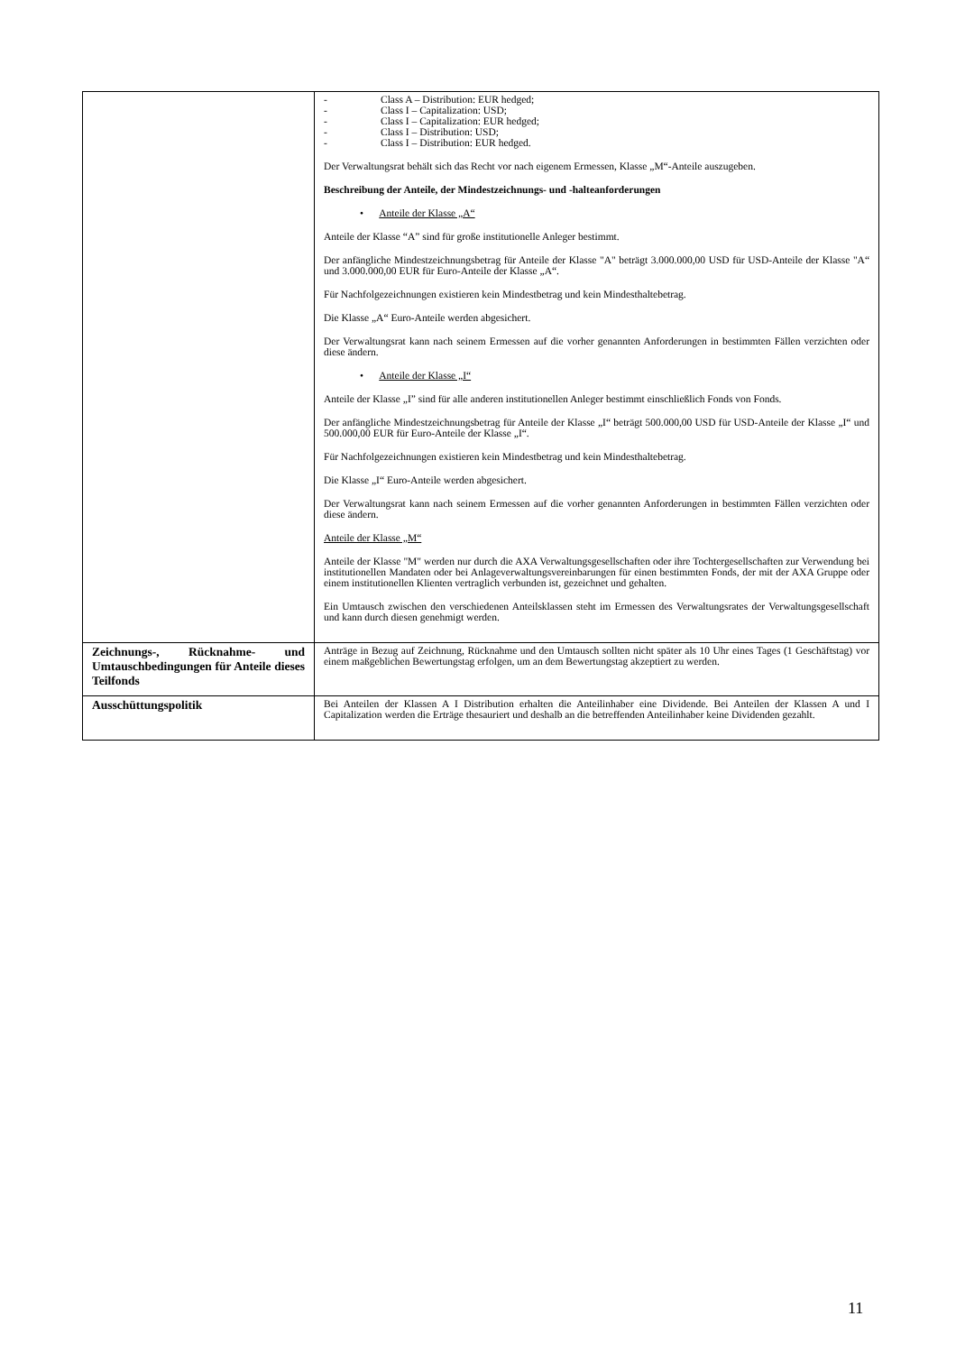| | - Class A – Distribution: EUR hedged; - Class I – Capitalization: USD; - Class I – Capitalization: EUR hedged; - Class I – Distribution: USD; - Class I – Distribution: EUR hedged. Der Verwaltungsrat behält sich das Recht vor nach eigenem Ermessen, Klasse „M“-Anteile auszugeben. Beschreibung der Anteile, der Mindestzeichnungs- und -halteanforderungen • Anteile der Klasse „A“ Anteile der Klasse “A” sind für große institutionelle Anleger bestimmt. Der anfängliche Mindestzeichnungsbetrag für Anteile der Klasse "A" beträgt 3.000.000,00 USD für USD-Anteile der Klasse "A“ und 3.000.000,00 EUR für Euro-Anteile der Klasse „A“. Für Nachfolgezeichnungen existieren kein Mindestbetrag und kein Mindesthaltebetrag. Die Klasse „A“ Euro-Anteile werden abgesichert. Der Verwaltungsrat kann nach seinem Ermessen auf die vorher genannten Anforderungen in bestimmten Fällen verzichten oder diese ändern. • Anteile der Klasse „I“ Anteile der Klasse „I” sind für alle anderen institutionellen Anleger bestimmt einschließlich Fonds von Fonds. Der anfängliche Mindestzeichnungsbetrag für Anteile der Klasse „I“ beträgt 500.000,00 USD für USD-Anteile der Klasse „I“ und 500.000,00 EUR für Euro-Anteile der Klasse „I“. Für Nachfolgezeichnungen existieren kein Mindestbetrag und kein Mindesthaltebetrag. Die Klasse „I“ Euro-Anteile werden abgesichert. Der Verwaltungsrat kann nach seinem Ermessen auf die vorher genannten Anforderungen in bestimmten Fällen verzichten oder diese ändern. Anteile der Klasse „M“ Anteile der Klasse "M" werden nur durch die AXA Verwaltungsgesellschaften oder ihre Tochtergesellschaften zur Verwendung bei institutionellen Mandaten oder bei Anlageverwaltungsvereinbarungen für einen bestimmten Fonds, der mit der AXA Gruppe oder einem institutionellen Klienten vertraglich verbunden ist, gezeichnet und gehalten. Ein Umtausch zwischen den verschiedenen Anteilsklassen steht im Ermessen des Verwaltungsrates der Verwaltungsgesellschaft und kann durch diesen genehmigt werden. |
| Zeichnungs-, Rücknahme- und Umtauschbedingungen für Anteile dieses Teilfonds | Anträge in Bezug auf Zeichnung, Rücknahme und den Umtausch sollten nicht später als 10 Uhr eines Tages (1 Geschäftstag) vor einem maßgeblichen Bewertungstag erfolgen, um an dem Bewertungstag akzeptiert zu werden. |
| Ausschüttungspolitik | Bei Anteilen der Klassen A I Distribution erhalten die Anteilinhaber eine Dividende. Bei Anteilen der Klassen A und I Capitalization werden die Erträge thesauriert und deshalb an die betreffenden Anteilinhaber keine Dividenden gezahlt. |
11